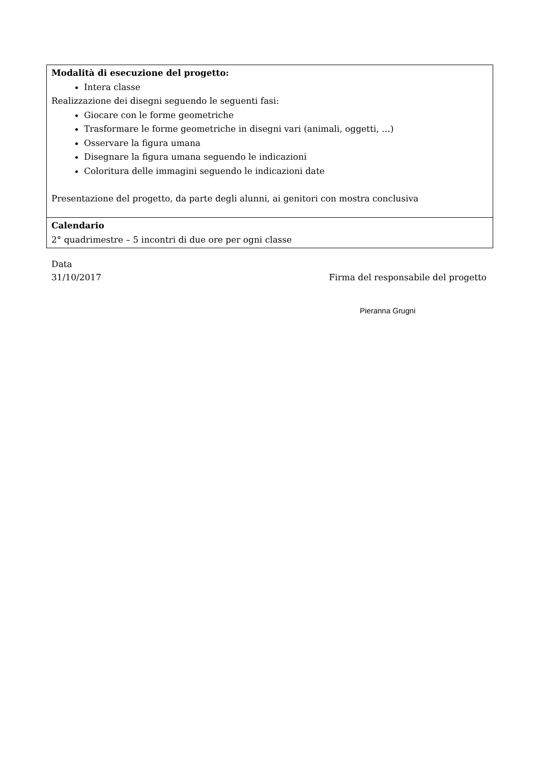| Modalità di esecuzione del progetto: Intera classe Realizzazione dei disegni seguendo le seguenti fasi: Giocare con le forme geometriche Trasformare le forme geometriche in disegni vari (animali, oggetti, …) Osservare la figura umana Disegnare la figura umana seguendo le indicazioni Coloritura delle immagini seguendo le indicazioni date Presentazione del progetto, da parte degli alunni, ai genitori con mostra conclusiva |
| Calendario 2° quadrimestre – 5 incontri di due ore per ogni classe |
Data
31/10/2017 Firma del responsabile del progetto
Pieranna Grugni